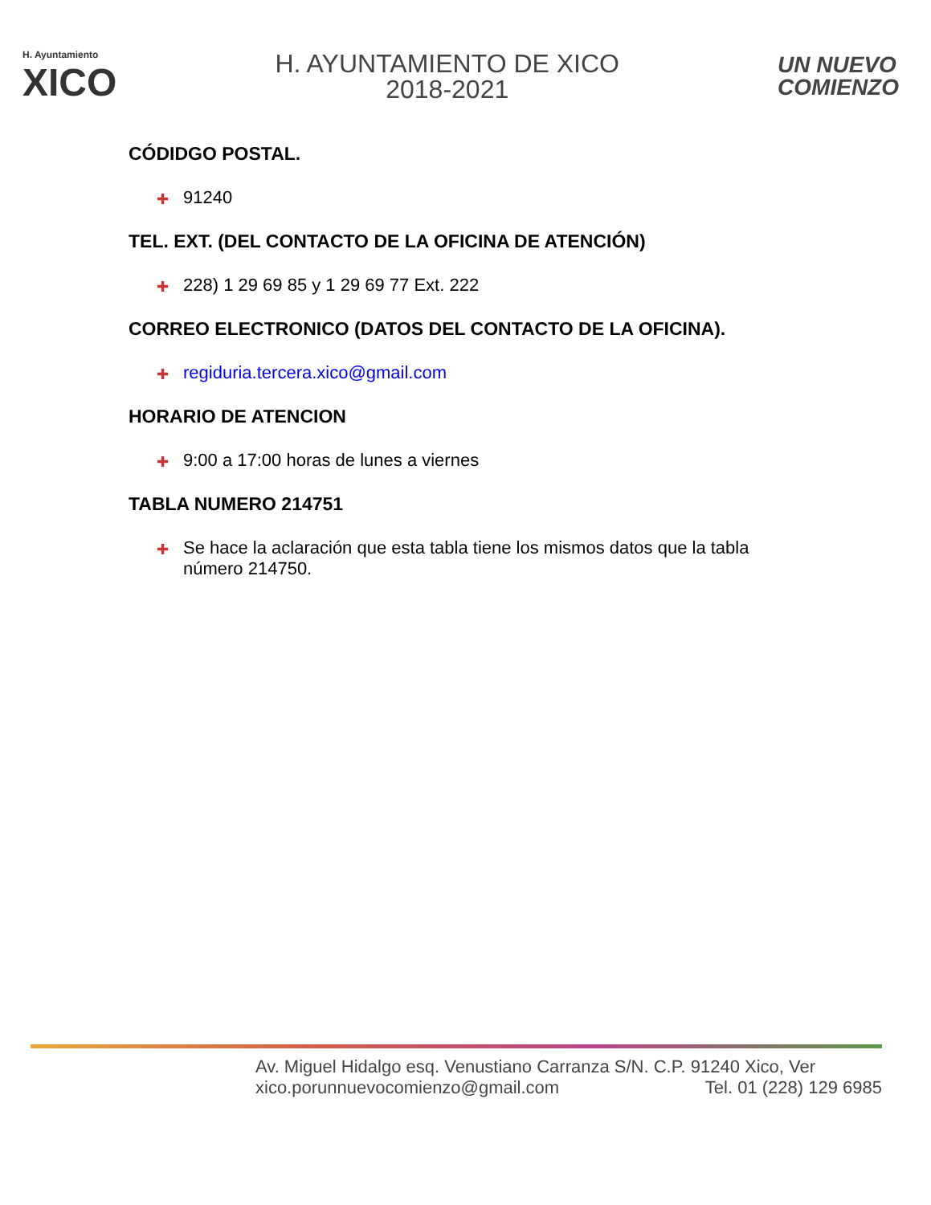H. Ayuntamiento
XICO
H. AYUNTAMIENTO DE XICO
2018-2021
UN NUEVO
COMIENZO
CÓDIDGO POSTAL.
✚ 91240
TEL. EXT. (DEL CONTACTO DE LA OFICINA DE ATENCIÓN)
✚ 228) 1 29 69 85 y 1 29 69 77 Ext. 222
CORREO ELECTRONICO (DATOS DEL CONTACTO DE LA OFICINA).
✚ regiduria.tercera.xico@gmail.com
HORARIO DE ATENCION
✚ 9:00 a 17:00 horas de lunes a viernes
TABLA NUMERO 214751
✚ Se hace la aclaración que esta tabla tiene los mismos datos que la tabla número 214750.
Av. Miguel Hidalgo esq. Venustiano Carranza S/N. C.P. 91240 Xico, Ver
xico.porunnuevocomienzo@gmail.com Tel. 01 (228) 129 6985